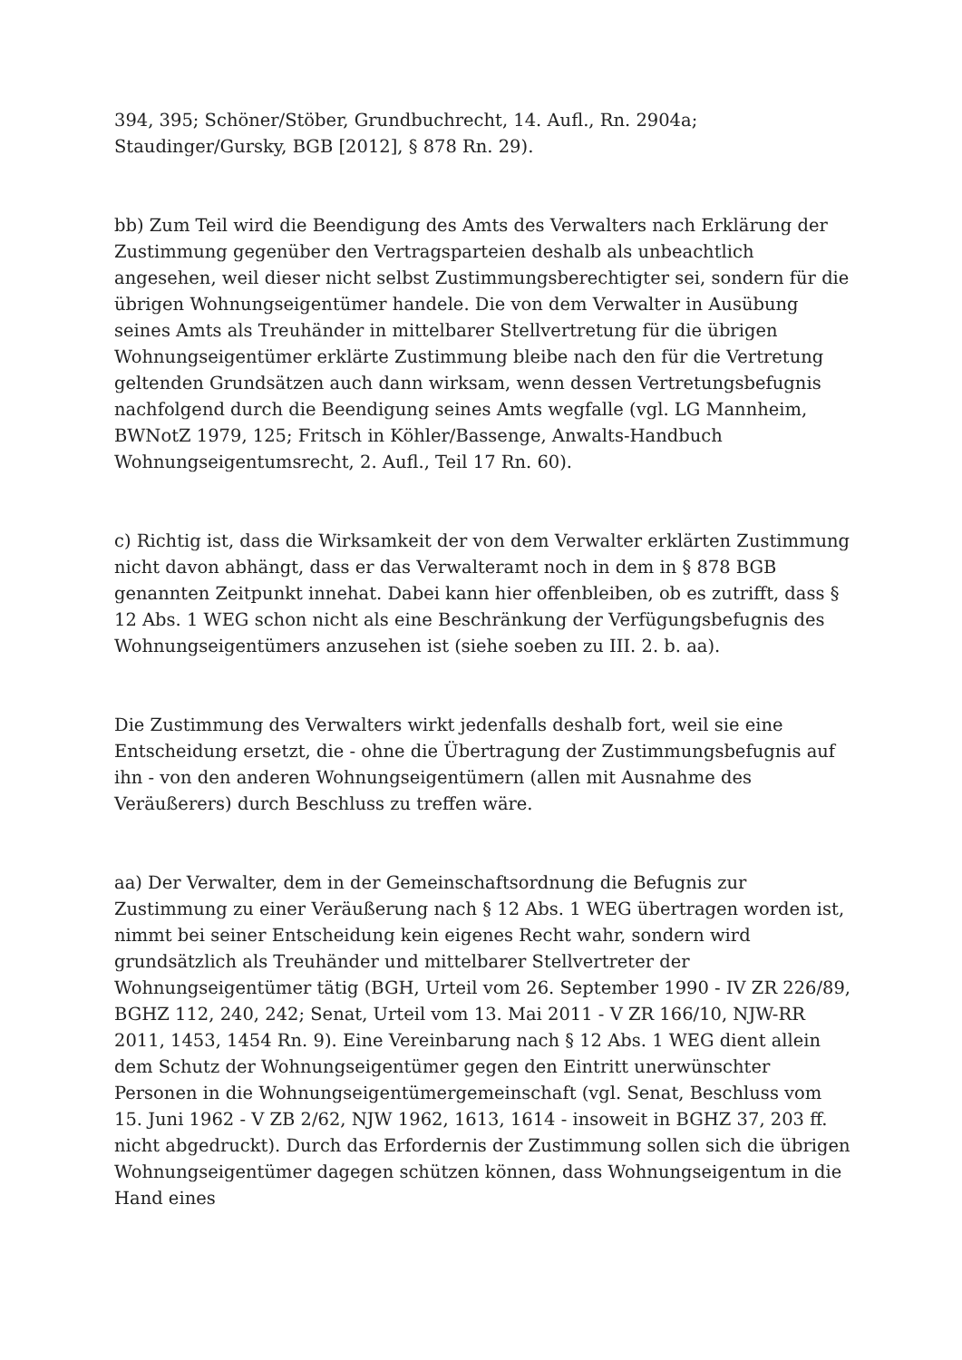394, 395; Schöner/Stöber, Grundbuchrecht, 14. Aufl., Rn. 2904a; Staudinger/Gursky, BGB [2012], § 878 Rn. 29).
bb) Zum Teil wird die Beendigung des Amts des Verwalters nach Erklärung der Zustimmung gegenüber den Vertragsparteien deshalb als unbeachtlich angesehen, weil dieser nicht selbst Zustimmungsberechtigter sei, sondern für die übrigen Wohnungseigentümer handele. Die von dem Verwalter in Ausübung seines Amts als Treuhänder in mittelbarer Stellvertretung für die übrigen Wohnungseigentümer erklärte Zustimmung bleibe nach den für die Vertretung geltenden Grundsätzen auch dann wirksam, wenn dessen Vertretungsbefugnis nachfolgend durch die Beendigung seines Amts wegfalle (vgl. LG Mannheim, BWNotZ 1979, 125; Fritsch in Köhler/Bassenge, Anwalts-Handbuch Wohnungseigentumsrecht, 2. Aufl., Teil 17 Rn. 60).
c) Richtig ist, dass die Wirksamkeit der von dem Verwalter erklärten Zustimmung nicht davon abhängt, dass er das Verwalteramt noch in dem in § 878 BGB genannten Zeitpunkt innehat. Dabei kann hier offenbleiben, ob es zutrifft, dass § 12 Abs. 1 WEG schon nicht als eine Beschränkung der Verfügungsbefugnis des Wohnungseigentümers anzusehen ist (siehe soeben zu III. 2. b. aa).
Die Zustimmung des Verwalters wirkt jedenfalls deshalb fort, weil sie eine Entscheidung ersetzt, die - ohne die Übertragung der Zustimmungsbefugnis auf ihn - von den anderen Wohnungseigentümern (allen mit Ausnahme des Veräußerers) durch Beschluss zu treffen wäre.
aa) Der Verwalter, dem in der Gemeinschaftsordnung die Befugnis zur Zustimmung zu einer Veräußerung nach § 12 Abs. 1 WEG übertragen worden ist, nimmt bei seiner Entscheidung kein eigenes Recht wahr, sondern wird grundsätzlich als Treuhänder und mittelbarer Stellvertreter der Wohnungseigentümer tätig (BGH, Urteil vom 26. September 1990 - IV ZR 226/89, BGHZ 112, 240, 242; Senat, Urteil vom 13. Mai 2011 - V ZR 166/10, NJW-RR 2011, 1453, 1454 Rn. 9). Eine Vereinbarung nach § 12 Abs. 1 WEG dient allein dem Schutz der Wohnungseigentümer gegen den Eintritt unerwünschter Personen in die Wohnungseigentümergemeinschaft (vgl. Senat, Beschluss vom 15. Juni 1962 - V ZB 2/62, NJW 1962, 1613, 1614 - insoweit in BGHZ 37, 203 ff. nicht abgedruckt). Durch das Erfordernis der Zustimmung sollen sich die übrigen Wohnungseigentümer dagegen schützen können, dass Wohnungseigentum in die Hand eines